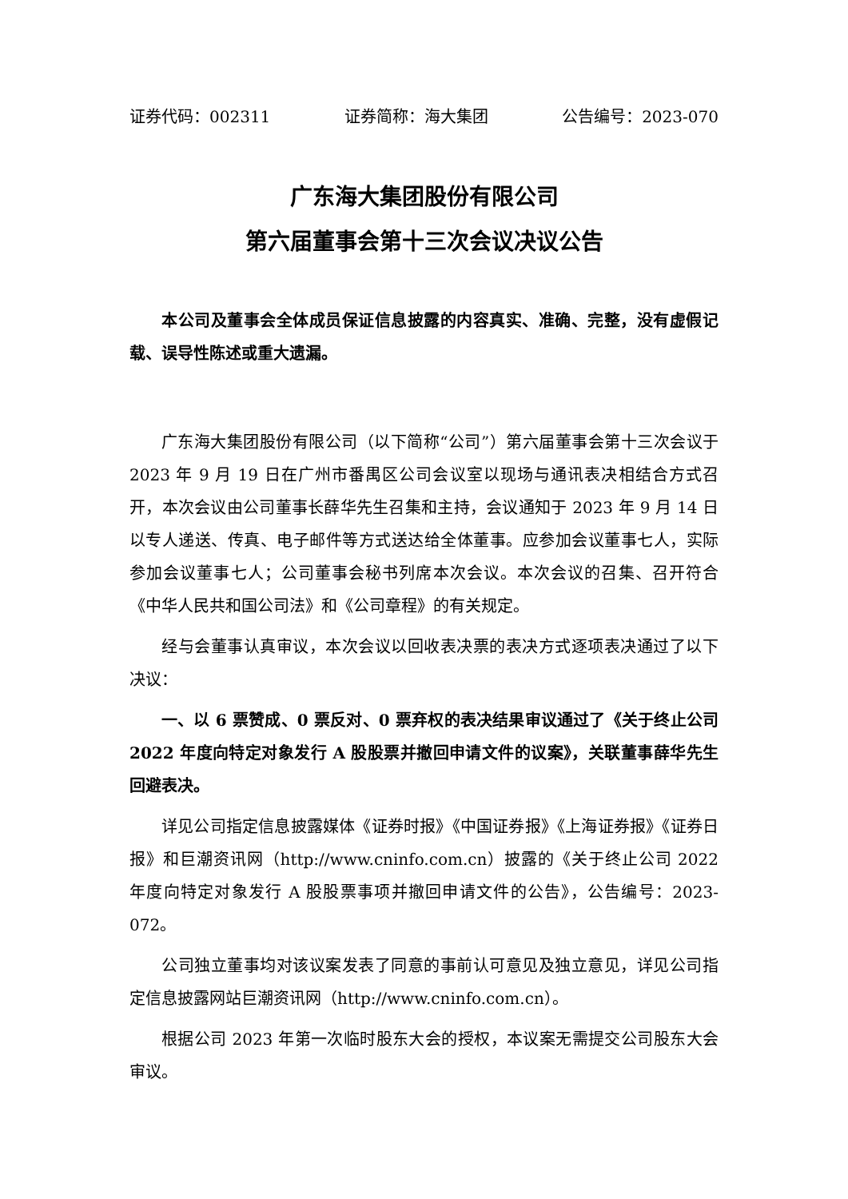证券代码：002311 证券简称：海大集团 公告编号：2023-070
广东海大集团股份有限公司
第六届董事会第十三次会议决议公告
本公司及董事会全体成员保证信息披露的内容真实、准确、完整，没有虚假记载、误导性陈述或重大遗漏。
广东海大集团股份有限公司（以下简称“公司”）第六届董事会第十三次会议于 2023 年 9 月 19 日在广州市番禺区公司会议室以现场与通讯表决相结合方式召开，本次会议由公司董事长薛华先生召集和主持，会议通知于 2023 年 9 月 14 日以专人递送、传真、电子邮件等方式送达给全体董事。应参加会议董事七人，实际参加会议董事七人；公司董事会秘书列席本次会议。本次会议的召集、召开符合《中华人民共和国公司法》和《公司章程》的有关规定。
经与会董事认真审议，本次会议以回收表决票的表决方式逐项表决通过了以下决议：
一、以 6 票赞成、0 票反对、0 票弃权的表决结果审议通过了《关于终止公司 2022 年度向特定对象发行 A 股股票并撤回申请文件的议案》，关联董事薛华先生回避表决。
详见公司指定信息披露媒体《证券时报》《中国证券报》《上海证券报》《证券日报》和巨潮资讯网（http://www.cninfo.com.cn）披露的《关于终止公司 2022 年度向特定对象发行 A 股股票事项并撤回申请文件的公告》，公告编号：2023-072。
公司独立董事均对该议案发表了同意的事前认可意见及独立意见，详见公司指定信息披露网站巨潮资讯网（http://www.cninfo.com.cn）。
根据公司 2023 年第一次临时股东大会的授权，本议案无需提交公司股东大会审议。